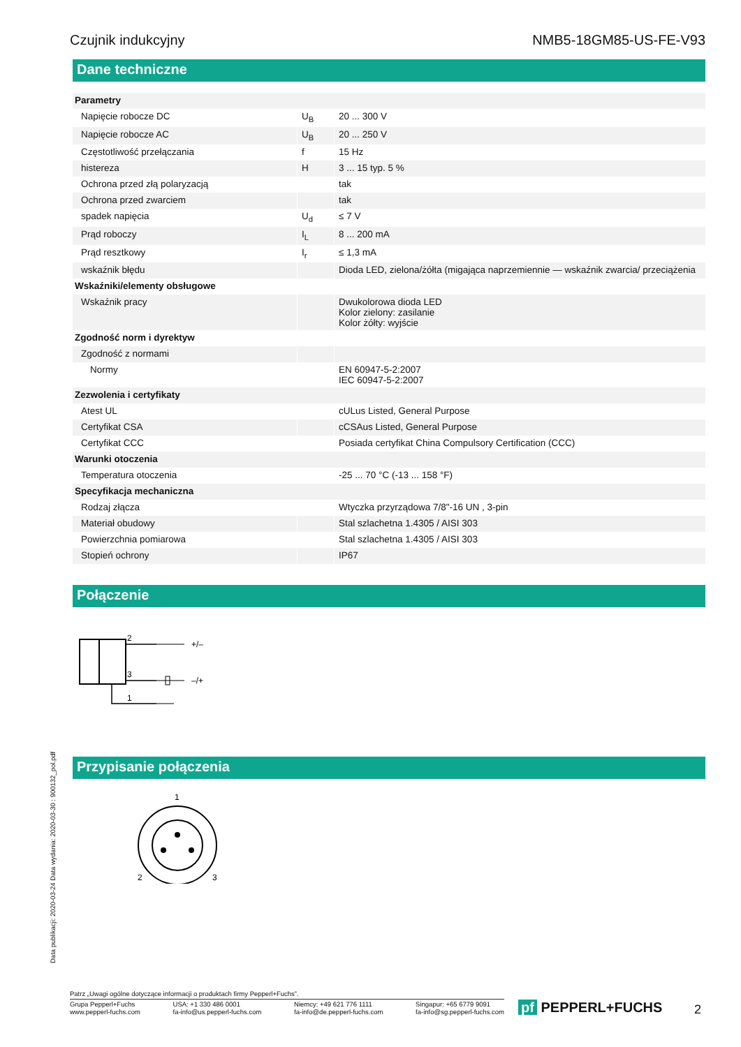Czujnik indukcyjny NMB5-18GM85-US-FE-V93
Dane techniczne
| Parametry | | |
| Napięcie robocze DC | U<sub>B</sub> | 20 ... 300 V |
| Napięcie robocze AC | U<sub>B</sub> | 20 ... 250 V |
| Częstotliwość przełączania | f | 15 Hz |
| histereza | H | 3 ... 15 typ. 5 % |
| Ochrona przed złą polaryzacją | | tak |
| Ochrona przed zwarciem | | tak |
| spadek napięcia | U<sub>d</sub> | ≤ 7 V |
| Prąd roboczy | I<sub>L</sub> | 8 ... 200 mA |
| Prąd resztkowy | I<sub>r</sub> | ≤ 1,3 mA |
| wskaźnik błędu | | Dioda LED, zielona/żółta (migająca naprzemiennie — wskaźnik zwarcia/ przeciążenia |
| Wskaźniki/elementy obsługowe | | |
| Wskaźnik pracy | | Dwukolorowa dioda LED Kolor zielony: zasilanie Kolor żółty: wyjście |
| Zgodność norm i dyrektyw | | |
| Zgodność z normami | | |
| Normy | | EN 60947-5-2:2007 IEC 60947-5-2:2007 |
| Zezwolenia i certyfikaty | | |
| Atest UL | | cULus Listed, General Purpose |
| Certyfikat CSA | | cCSAus Listed, General Purpose |
| Certyfikat CCC | | Posiada certyfikat China Compulsory Certification (CCC) |
| Warunki otoczenia | | |
| Temperatura otoczenia | | -25 ... 70 °C (-13 ... 158 °F) |
| Specyfikacja mechaniczna | | |
| Rodzaj złącza | | Wtyczka przyrządowa 7/8"-16 UN , 3-pin |
| Materiał obudowy | | Stal szlachetna 1.4305 / AISI 303 |
| Powierzchnia pomiarowa | | Stal szlachetna 1.4305 / AISI 303 |
| Stopień ochrony | | IP67 |
Połączenie
2
3
1
+/–
–/+
Przypisanie połączenia
1
2
3
Data publikacji: 2020-03-24 Data wydania: 2020-03-30 : 900132_pol.pdf
Patrz „Uwagi ogólne dotyczące informacji o produktach firmy Pepperl+Fuchs”.
Grupa Pepperl+Fuchs
www.pepperl-fuchs.com USA: +1 330 486 0001
fa-info@us.pepperl-fuchs.com Niemcy: +49 621 776 1111
fa-info@de.pepperl-fuchs.com Singapur: +65 6779 9091
fa-info@sg.pepperl-fuchs.com
pf PEPPERL+FUCHS 2